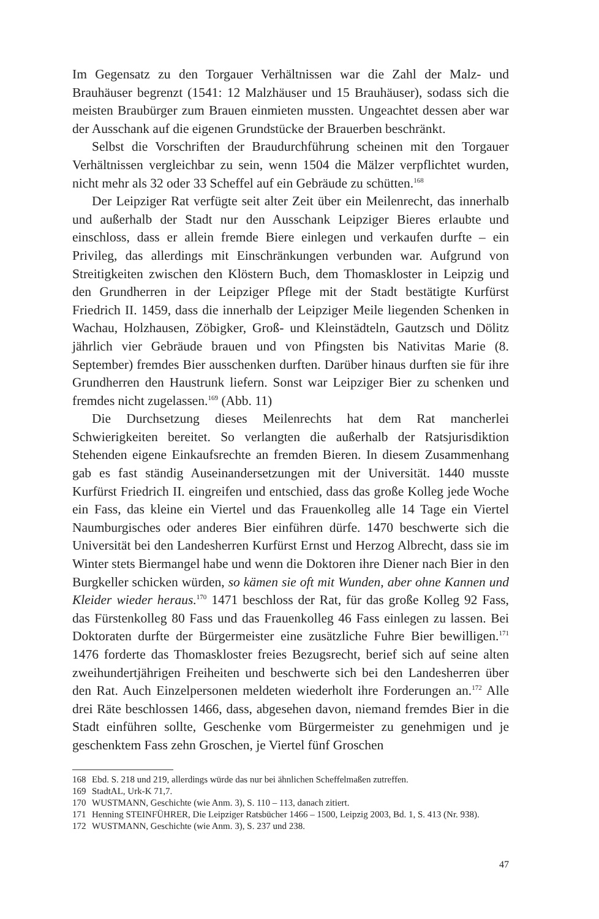Im Gegensatz zu den Torgauer Verhältnissen war die Zahl der Malz- und Brauhäuser begrenzt (1541: 12 Malzhäuser und 15 Brauhäuser), sodass sich die meisten Braubürger zum Brauen einmieten mussten. Ungeachtet dessen aber war der Ausschank auf die eigenen Grundstücke der Brauerben beschränkt.
Selbst die Vorschriften der Braudurchführung scheinen mit den Torgauer Verhältnissen vergleichbar zu sein, wenn 1504 die Mälzer verpflichtet wurden, nicht mehr als 32 oder 33 Scheffel auf ein Gebräude zu schütten.<sup>168</sup>
Der Leipziger Rat verfügte seit alter Zeit über ein Meilenrecht, das innerhalb und außerhalb der Stadt nur den Ausschank Leipziger Bieres erlaubte und einschloss, dass er allein fremde Biere einlegen und verkaufen durfte – ein Privileg, das allerdings mit Einschränkungen verbunden war. Aufgrund von Streitigkeiten zwischen den Klöstern Buch, dem Thomaskloster in Leipzig und den Grundherren in der Leipziger Pflege mit der Stadt bestätigte Kurfürst Friedrich II. 1459, dass die innerhalb der Leipziger Meile liegenden Schenken in Wachau, Holzhausen, Zöbigker, Groß- und Kleinstädteln, Gautzsch und Dölitz jährlich vier Gebräude brauen und von Pfingsten bis Nativitas Marie (8. September) fremdes Bier ausschenken durften. Darüber hinaus durften sie für ihre Grundherren den Haustrunk liefern. Sonst war Leipziger Bier zu schenken und fremdes nicht zugelassen.<sup>169</sup> (Abb. 11)
Die Durchsetzung dieses Meilenrechts hat dem Rat mancherlei Schwierigkeiten bereitet. So verlangten die außerhalb der Ratsjurisdiktion Stehenden eigene Einkaufsrechte an fremden Bieren. In diesem Zusammenhang gab es fast ständig Auseinandersetzungen mit der Universität. 1440 musste Kurfürst Friedrich II. eingreifen und entschied, dass das große Kolleg jede Woche ein Fass, das kleine ein Viertel und das Frauenkolleg alle 14 Tage ein Viertel Naumburgisches oder anderes Bier einführen dürfe. 1470 beschwerte sich die Universität bei den Landesherren Kurfürst Ernst und Herzog Albrecht, dass sie im Winter stets Biermangel habe und wenn die Doktoren ihre Diener nach Bier in den Burgkeller schicken würden, so kämen sie oft mit Wunden, aber ohne Kannen und Kleider wieder heraus.<sup>170</sup> 1471 beschloss der Rat, für das große Kolleg 92 Fass, das Fürstenkolleg 80 Fass und das Frauenkolleg 46 Fass einlegen zu lassen. Bei Doktoraten durfte der Bürgermeister eine zusätzliche Fuhre Bier bewilligen.<sup>171</sup> 1476 forderte das Thomaskloster freies Bezugsrecht, berief sich auf seine alten zweihundertjährigen Freiheiten und beschwerte sich bei den Landesherren über den Rat. Auch Einzelpersonen meldeten wiederholt ihre Forderungen an.<sup>172</sup> Alle drei Räte beschlossen 1466, dass, abgesehen davon, niemand fremdes Bier in die Stadt einführen sollte, Geschenke vom Bürgermeister zu genehmigen und je geschenktem Fass zehn Groschen, je Viertel fünf Groschen
168 Ebd. S. 218 und 219, allerdings würde das nur bei ähnlichen Scheffelmaßen zutreffen.
169 StadtAL, Urk-K 71,7.
170 WUSTMANN, Geschichte (wie Anm. 3), S. 110 – 113, danach zitiert.
171 Henning STEINFÜHRER, Die Leipziger Ratsbücher 1466 – 1500, Leipzig 2003, Bd. 1, S. 413 (Nr. 938).
172 WUSTMANN, Geschichte (wie Anm. 3), S. 237 und 238.
47